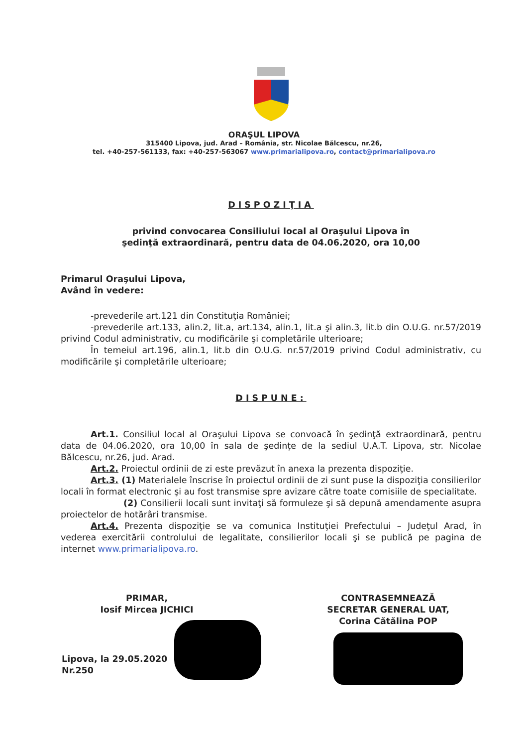ORAŞUL LIPOVA
315400 Lipova, jud. Arad – România, str. Nicolae Bălcescu, nr.26,
tel. +40-257-561133, fax: +40-257-563067 www.primarialipova.ro, contact@primarialipova.ro
DISPOZIŢIA
privind convocarea Consiliului local al Oraşului Lipova în
şedinţă extraordinară, pentru data de 04.06.2020, ora 10,00
Primarul Oraşului Lipova,
Având în vedere:
-prevederile art.121 din Constituţia României;
-prevederile art.133, alin.2, lit.a, art.134, alin.1, lit.a şi alin.3, lit.b din O.U.G. nr.57/2019 privind Codul administrativ, cu modificările şi completările ulterioare;
În temeiul art.196, alin.1, lit.b din O.U.G. nr.57/2019 privind Codul administrativ, cu modificările şi completările ulterioare;
DISPUNE:
Art.1. Consiliul local al Oraşului Lipova se convoacă în şedinţă extraordinară, pentru data de 04.06.2020, ora 10,00 în sala de şedinţe de la sediul U.A.T. Lipova, str. Nicolae Bălcescu, nr.26, jud. Arad.
Art.2. Proiectul ordinii de zi este prevăzut în anexa la prezenta dispoziţie.
Art.3. (1) Materialele înscrise în proiectul ordinii de zi sunt puse la dispoziţia consilierilor locali în format electronic şi au fost transmise spre avizare către toate comisiile de specialitate.
(2) Consilierii locali sunt invitaţi să formuleze şi să depună amendamente asupra proiectelor de hotărâri transmise.
Art.4. Prezenta dispoziţie se va comunica Instituţiei Prefectului – Judeţul Arad, în vederea exercitării controlului de legalitate, consilierilor locali şi se publică pe pagina de internet www.primarialipova.ro.
PRIMAR,
Iosif Mircea JICHICI
CONTRASEMNEAZĂ
SECRETAR GENERAL UAT,
Corina Cătălina POP
Lipova, la 29.05.2020
Nr.250